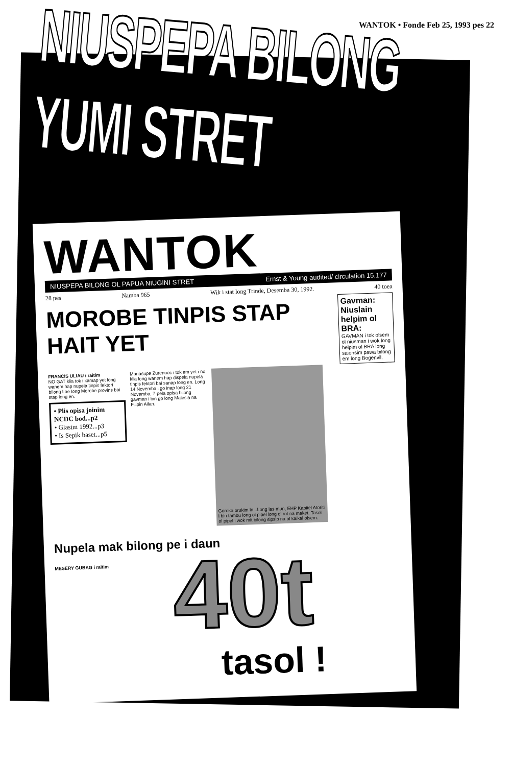WANTOK • Fonde Feb 25, 1993 pes 22
NIUSPEPA BILONG YUMI STRET
WANTOK
NIUSPEPA BILONG OL PAPUA NIUGINI STRET Ernst & Young audited/ circulation 15,177
28 pes Namba 965 Wik i stat long Trinde, Desemba 30, 1992. 40 toea
MOROBE TINPIS STAP HAIT YET
Gavman: Niuslain helpim ol BRA:
GAVMAN i tok olsem ol niusman i wok long helpim ol BRA long saiensim pawa bilong em long Bogenvil.
FRANCIS ULIAU i raitim
NO GAT klia tok i kamap yet long wanem hap nupela tinpis fektori bilong Lae long Morobe provins bai stap long en.
• Plis opisa joinim NCDC bod...p2
• Glasim 1992...p3
• Is Sepik baset...p5
Manasupe Zurenuoc i tok em yet i no klia long wanem hap dispela nupela tinpis fektori bai sanap long en. Long 14 Novemba i go inap long 21 Novemba, 7-pela opisa bilong gavman i bin go long Malesia na Filipin Ailan.
Goroka brukim lo...Long las mun, EHP Kapitel Atoriti i bin tambu long ol pipel long ol rot na maket. Tasol ol pipel i wok mit bilong sipsip na ol kaikai olsem.
Nupela mak bilong pe i daun
MESERY GUBAG i raitim
40t
tasol !